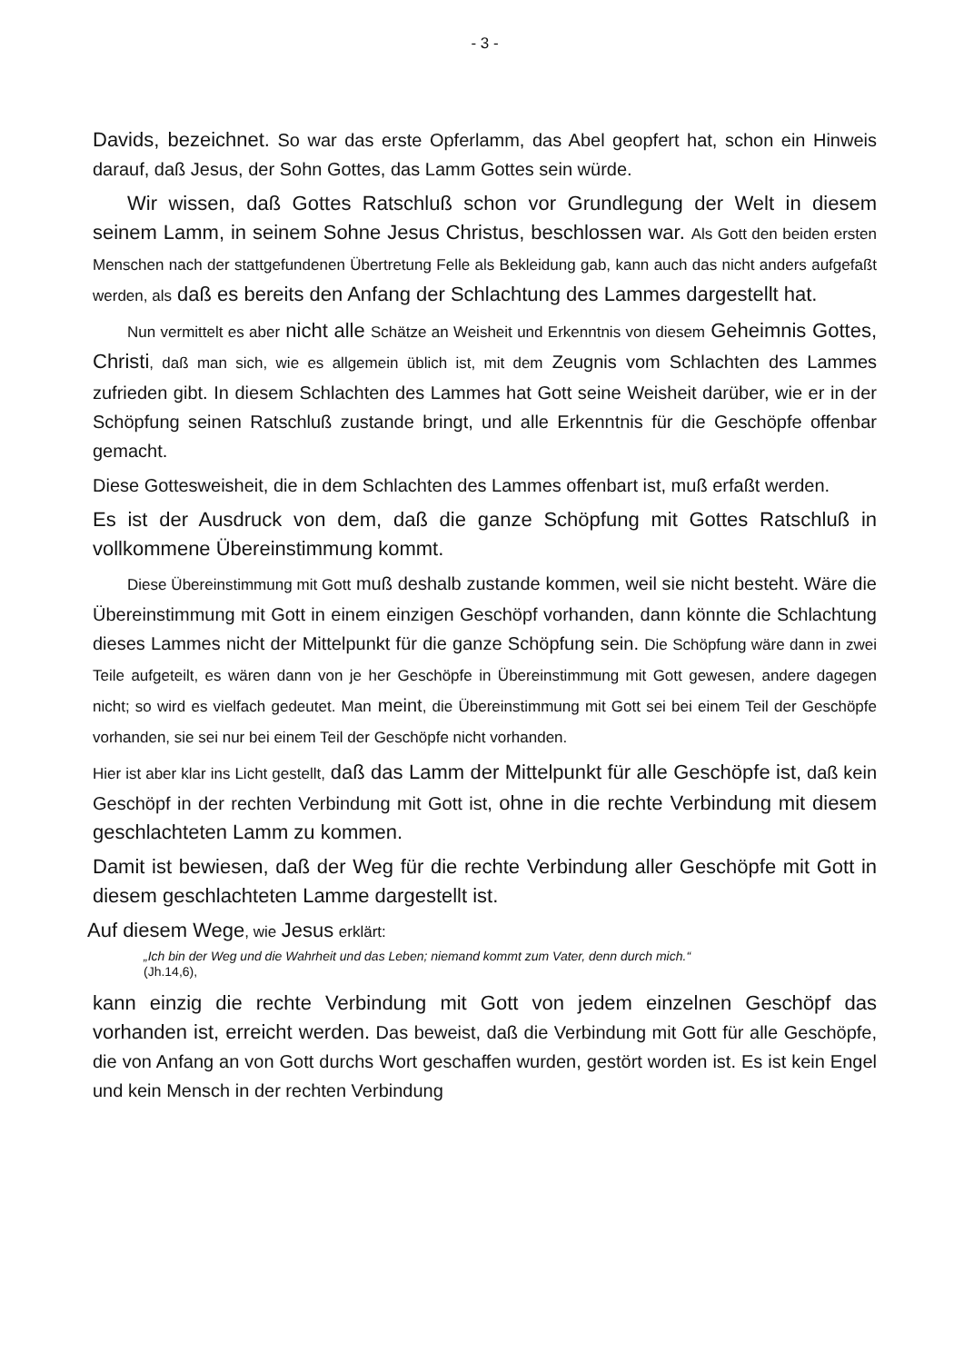- 3 -
Davids, bezeichnet. So war das erste Opferlamm, das Abel geopfert hat, schon ein Hinweis darauf, daß Jesus, der Sohn Gottes, das Lamm Gottes sein würde.
Wir wissen, daß Gottes Ratschluß schon vor Grundlegung der Welt in diesem seinem Lamm, in seinem Sohne Jesus Christus, beschlossen war. Als Gott den beiden ersten Menschen nach der stattgefundenen Übertretung Felle als Bekleidung gab, kann auch das nicht anders aufgefaßt werden, als daß es bereits den Anfang der Schlachtung des Lammes dargestellt hat.
Nun vermittelt es aber nicht alle Schätze an Weisheit und Erkenntnis von diesem Geheimnis Gottes, Christi, daß man sich, wie es allgemein üblich ist, mit dem Zeugnis vom Schlachten des Lammes zufrieden gibt. In diesem Schlachten des Lammes hat Gott seine Weisheit darüber, wie er in der Schöpfung seinen Ratschluß zustande bringt, und alle Erkenntnis für die Geschöpfe offenbar gemacht.
Diese Gottesweisheit, die in dem Schlachten des Lammes offenbart ist, muß erfaßt werden.
Es ist der Ausdruck von dem, daß die ganze Schöpfung mit Gottes Ratschluß in vollkommene Übereinstimmung kommt.
Diese Übereinstimmung mit Gott muß deshalb zustande kommen, weil sie nicht besteht. Wäre die Übereinstimmung mit Gott in einem einzigen Geschöpf vorhanden, dann könnte die Schlachtung dieses Lammes nicht der Mittelpunkt für die ganze Schöpfung sein. Die Schöpfung wäre dann in zwei Teile aufgeteilt, es wären dann von je her Geschöpfe in Übereinstimmung mit Gott gewesen, andere dagegen nicht; so wird es vielfach gedeutet. Man meint, die Übereinstimmung mit Gott sei bei einem Teil der Geschöpfe vorhanden, sie sei nur bei einem Teil der Geschöpfe nicht vorhanden.
Hier ist aber klar ins Licht gestellt, daß das Lamm der Mittelpunkt für alle Geschöpfe ist, daß kein Geschöpf in der rechten Verbindung mit Gott ist, ohne in die rechte Verbindung mit diesem geschlachteten Lamm zu kommen.
Damit ist bewiesen, daß der Weg für die rechte Verbindung aller Geschöpfe mit Gott in diesem geschlachteten Lamme dargestellt ist.
Auf diesem Wege, wie Jesus erklärt:
„Ich bin der Weg und die Wahrheit und das Leben; niemand kommt zum Vater, denn durch mich.“
(Jh.14,6),
kann einzig die rechte Verbindung mit Gott von jedem einzelnen Geschöpf das vorhanden ist, erreicht werden. Das beweist, daß die Verbindung mit Gott für alle Geschöpfe, die von Anfang an von Gott durchs Wort geschaffen wurden, gestört worden ist. Es ist kein Engel und kein Mensch in der rechten Verbindung